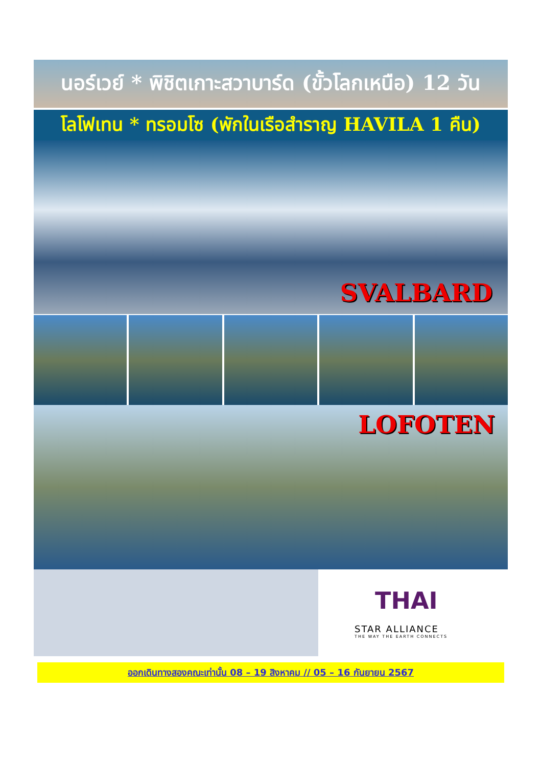นอร์เวย์ * พิชิตเกาะสวาบาร์ด (ขั้วโลกเหนือ) 12 วัน
โลโฟเทน * ทรอมโซ (พักในเรือสำราญ HAVILA 1 คืน)
SVALBARD
LOFOTEN
THAI
STAR ALLIANCE
THE WAY THE EARTH CONNECTS
ออกเดินทางสองคณะเท่านั้น 08 – 19 สิงหาคม // 05 – 16 กันยายน 2567